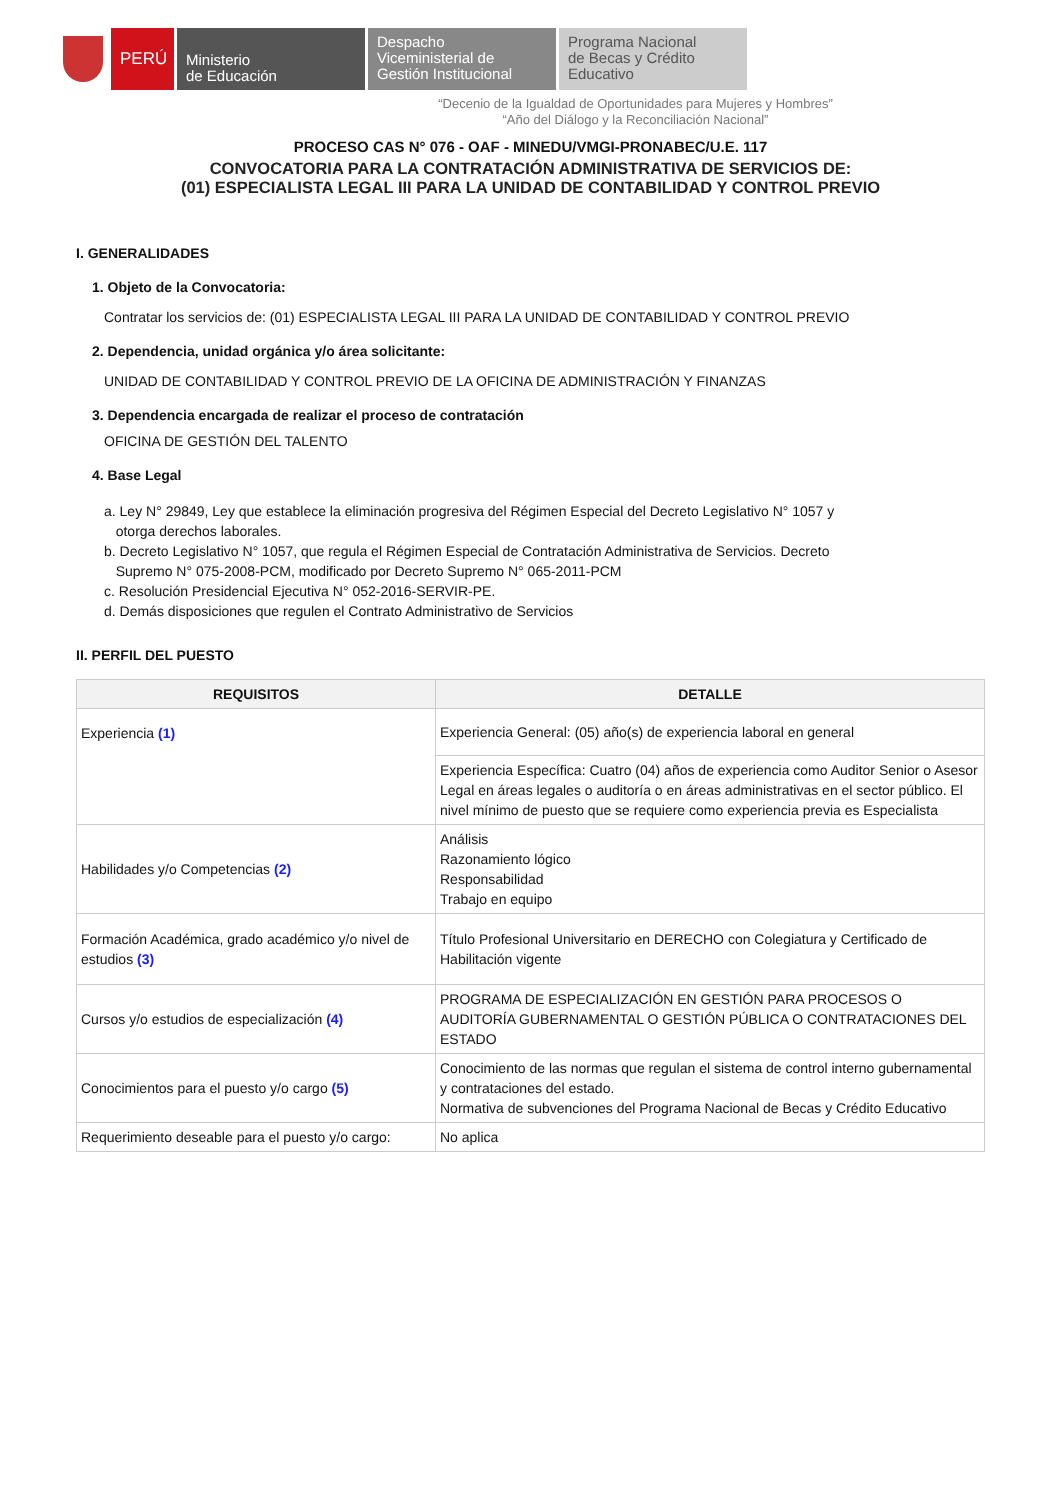PERÚ Ministerio
de Educación
Despacho
Viceministerial de
Gestión Institucional
Programa Nacional
de Becas y Crédito
Educativo
“Decenio de la Igualdad de Oportunidades para Mujeres y Hombres”
“Año del Diálogo y la Reconciliación Nacional”
PROCESO CAS N° 076 - OAF - MINEDU/VMGI-PRONABEC/U.E. 117
CONVOCATORIA PARA LA CONTRATACIÓN ADMINISTRATIVA DE SERVICIOS DE:
(01) ESPECIALISTA LEGAL III PARA LA UNIDAD DE CONTABILIDAD Y CONTROL PREVIO
I. GENERALIDADES
1. Objeto de la Convocatoria:
Contratar los servicios de: (01) ESPECIALISTA LEGAL III PARA LA UNIDAD DE CONTABILIDAD Y CONTROL PREVIO
2. Dependencia, unidad orgánica y/o área solicitante:
UNIDAD DE CONTABILIDAD Y CONTROL PREVIO DE LA OFICINA DE ADMINISTRACIÓN Y FINANZAS
3. Dependencia encargada de realizar el proceso de contratación
OFICINA DE GESTIÓN DEL TALENTO
4. Base Legal
a. Ley N° 29849, Ley que establece la eliminación progresiva del Régimen Especial del Decreto Legislativo N° 1057 y
otorga derechos laborales.
b. Decreto Legislativo N° 1057, que regula el Régimen Especial de Contratación Administrativa de Servicios. Decreto
Supremo N° 075-2008-PCM, modificado por Decreto Supremo N° 065-2011-PCM
c. Resolución Presidencial Ejecutiva N° 052-2016-SERVIR-PE.
d. Demás disposiciones que regulen el Contrato Administrativo de Servicios
II. PERFIL DEL PUESTO
| REQUISITOS | DETALLE |
| --- | --- |
| Experiencia (1) | Experiencia General: (05) año(s) de experiencia laboral en general |
| | Experiencia Específica: Cuatro (04) años de experiencia como Auditor Senior o Asesor Legal en áreas legales o auditoría o en áreas administrativas en el sector público. El nivel mínimo de puesto que se requiere como experiencia previa es Especialista |
| Habilidades y/o Competencias (2) | Análisis Razonamiento lógico Responsabilidad Trabajo en equipo |
| Formación Académica, grado académico y/o nivel de estudios (3) | Título Profesional Universitario en DERECHO con Colegiatura y Certificado de Habilitación vigente |
| Cursos y/o estudios de especialización (4) | PROGRAMA DE ESPECIALIZACIÓN EN GESTIÓN PARA PROCESOS O AUDITORÍA GUBERNAMENTAL O GESTIÓN PÚBLICA O CONTRATACIONES DEL ESTADO |
| Conocimientos para el puesto y/o cargo (5) | Conocimiento de las normas que regulan el sistema de control interno gubernamental y contrataciones del estado. Normativa de subvenciones del Programa Nacional de Becas y Crédito Educativo |
| Requerimiento deseable para el puesto y/o cargo: | No aplica |